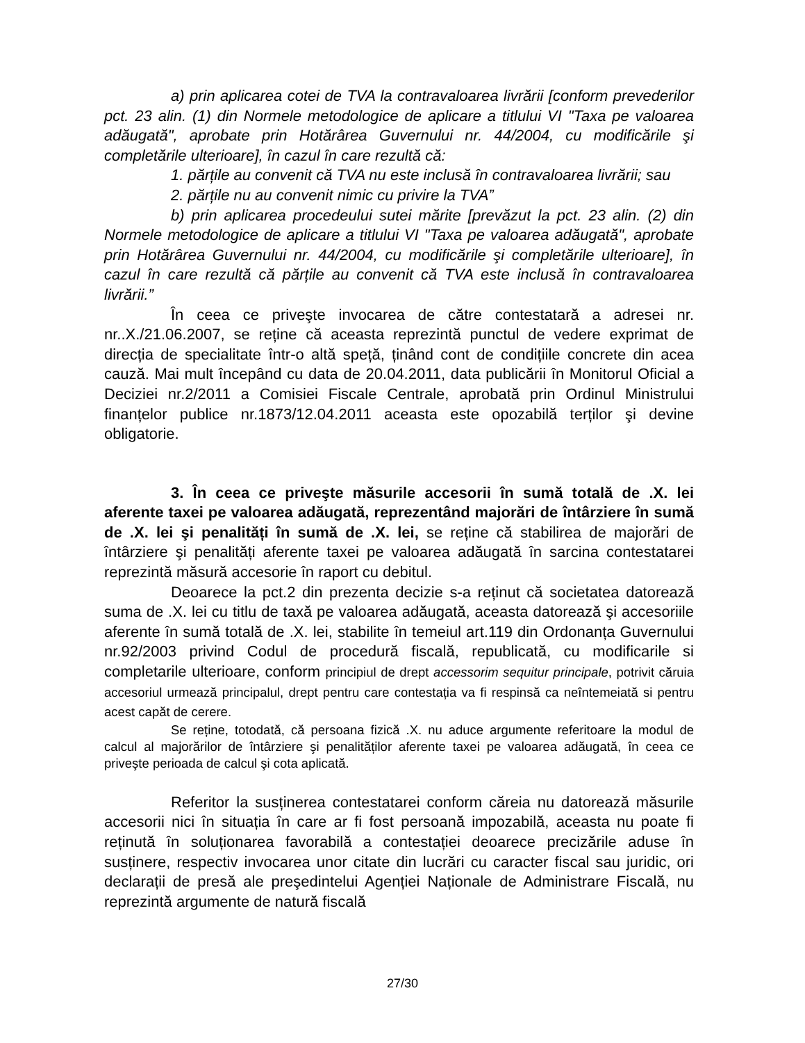a) prin aplicarea cotei de TVA la contravaloarea livrării [conform prevederilor pct. 23 alin. (1) din Normele metodologice de aplicare a titlului VI "Taxa pe valoarea adăugată", aprobate prin Hotărârea Guvernului nr. 44/2004, cu modificările şi completările ulterioare], în cazul în care rezultă că:
1. părțile au convenit că TVA nu este inclusă în contravaloarea livrării; sau
2. părțile nu au convenit nimic cu privire la TVA”
b) prin aplicarea procedeului sutei mărite [prevăzut la pct. 23 alin. (2) din Normele metodologice de aplicare a titlului VI "Taxa pe valoarea adăugată", aprobate prin Hotărârea Guvernului nr. 44/2004, cu modificările şi completările ulterioare], în cazul în care rezultă că părțile au convenit că TVA este inclusă în contravaloarea livrării.”
În ceea ce priveşte invocarea de către contestatară a adresei nr. nr..X./21.06.2007, se reține că aceasta reprezintă punctul de vedere exprimat de direcția de specialitate într-o altă speță, ținând cont de condițiile concrete din acea cauză. Mai mult începând cu data de 20.04.2011, data publicării în Monitorul Oficial a Deciziei nr.2/2011 a Comisiei Fiscale Centrale, aprobată prin Ordinul Ministrului finanțelor publice nr.1873/12.04.2011 aceasta este opozabilă terților şi devine obligatorie.
3. În ceea ce priveşte măsurile accesorii în sumă totală de .X. lei aferente taxei pe valoarea adăugată, reprezentând majorări de întârziere în sumă de .X. lei şi penalități în sumă de .X. lei, se reține că stabilirea de majorări de întârziere şi penalități aferente taxei pe valoarea adăugată în sarcina contestatarei reprezintă măsură accesorie în raport cu debitul.
Deoarece la pct.2 din prezenta decizie s-a reținut că societatea datorează suma de .X. lei cu titlu de taxă pe valoarea adăugată, aceasta datorează şi accesoriile aferente în sumă totală de .X. lei, stabilite în temeiul art.119 din Ordonanța Guvernului nr.92/2003 privind Codul de procedură fiscală, republicată, cu modificarile si completarile ulterioare, conform principiul de drept accessorim sequitur principale, potrivit căruia accesoriul urmează principalul, drept pentru care contestația va fi respinsă ca neîntemeiată si pentru acest capăt de cerere.
Se reține, totodată, că persoana fizică .X. nu aduce argumente referitoare la modul de calcul al majorărilor de întârziere şi penalităților aferente taxei pe valoarea adăugată, în ceea ce priveşte perioada de calcul şi cota aplicată.
Referitor la susținerea contestatarei conform căreia nu datorează măsurile accesorii nici în situația în care ar fi fost persoană impozabilă, aceasta nu poate fi reținută în soluționarea favorabilă a contestației deoarece precizările aduse în susținere, respectiv invocarea unor citate din lucrări cu caracter fiscal sau juridic, ori declarații de presă ale preşedintelui Agenției Naționale de Administrare Fiscală, nu reprezintă argumente de natură fiscală
27/30